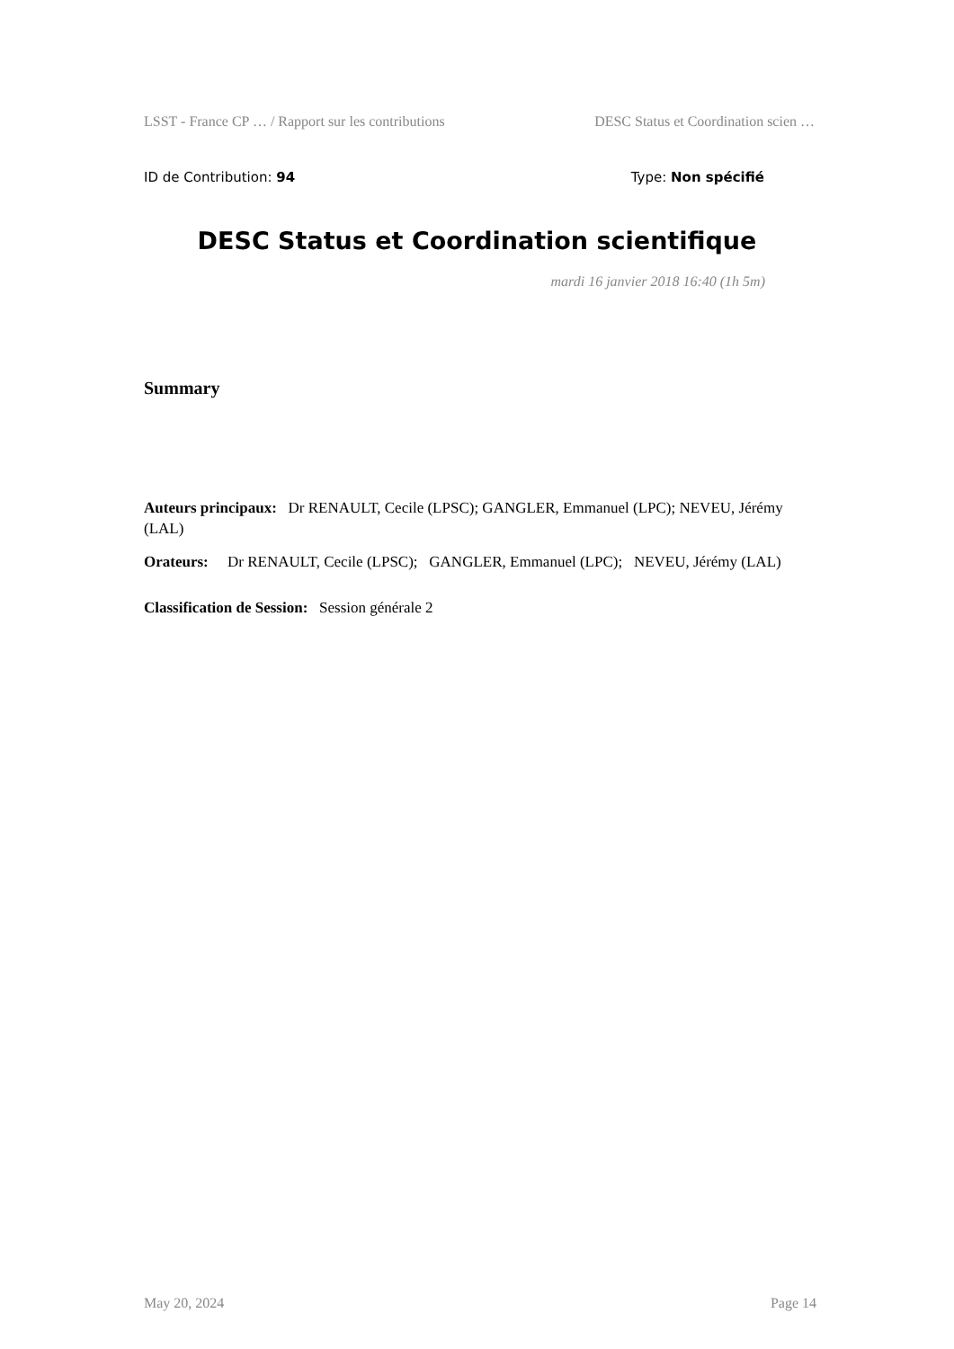LSST - France CP … / Rapport sur les contributions DESC Status et Coordination scien …
ID de Contribution: 94 Type: Non spécifié
DESC Status et Coordination scientifique
mardi 16 janvier 2018 16:40 (1h 5m)
Summary
Auteurs principaux: Dr RENAULT, Cecile (LPSC); GANGLER, Emmanuel (LPC); NEVEU, Jérémy (LAL)
Orateurs: Dr RENAULT, Cecile (LPSC); GANGLER, Emmanuel (LPC); NEVEU, Jérémy (LAL)
Classification de Session: Session générale 2
May 20, 2024 Page 14